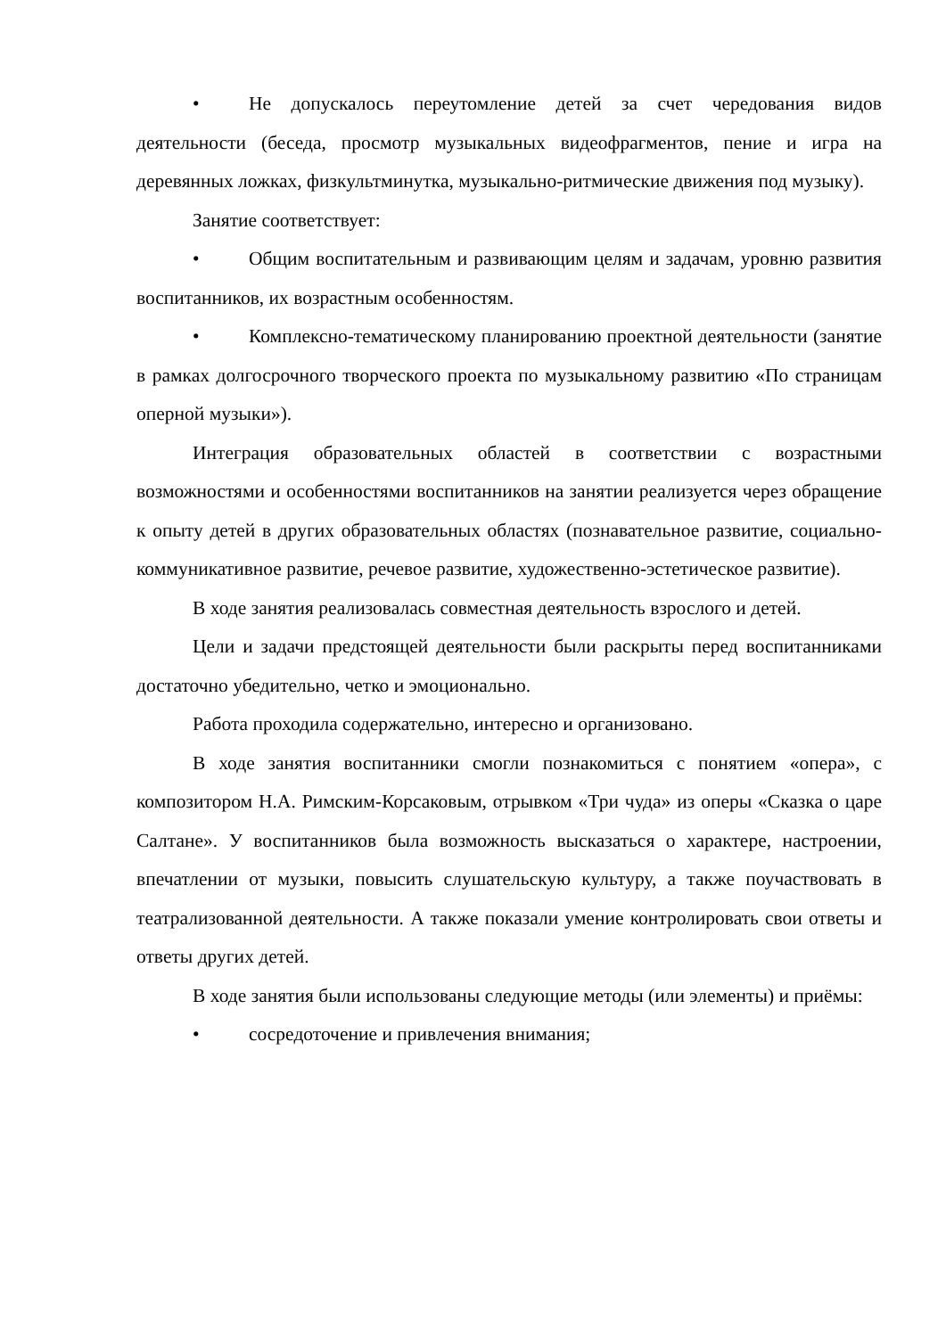• Не допускалось переутомление детей за счет чередования видов деятельности (беседа, просмотр музыкальных видеофрагментов, пение и игра на деревянных ложках, физкультминутка, музыкально-ритмические движения под музыку).
Занятие соответствует:
• Общим воспитательным и развивающим целям и задачам, уровню развития воспитанников, их возрастным особенностям.
• Комплексно-тематическому планированию проектной деятельности (занятие в рамках долгосрочного творческого проекта по музыкальному развитию «По страницам оперной музыки»).
Интеграция образовательных областей в соответствии с возрастными возможностями и особенностями воспитанников на занятии реализуется через обращение к опыту детей в других образовательных областях (познавательное развитие, социально-коммуникативное развитие, речевое развитие, художественно-эстетическое развитие).
В ходе занятия реализовалась совместная деятельность взрослого и детей.
Цели и задачи предстоящей деятельности были раскрыты перед воспитанниками достаточно убедительно, четко и эмоционально.
Работа проходила содержательно, интересно и организовано.
В ходе занятия воспитанники смогли познакомиться с понятием «опера», с композитором Н.А. Римским-Корсаковым, отрывком «Три чуда» из оперы «Сказка о царе Салтане». У воспитанников была возможность высказаться о характере, настроении, впечатлении от музыки, повысить слушательскую культуру, а также поучаствовать в театрализованной деятельности. А также показали умение контролировать свои ответы и ответы других детей.
В ходе занятия были использованы следующие методы (или элементы) и приёмы:
• сосредоточение и привлечения внимания;